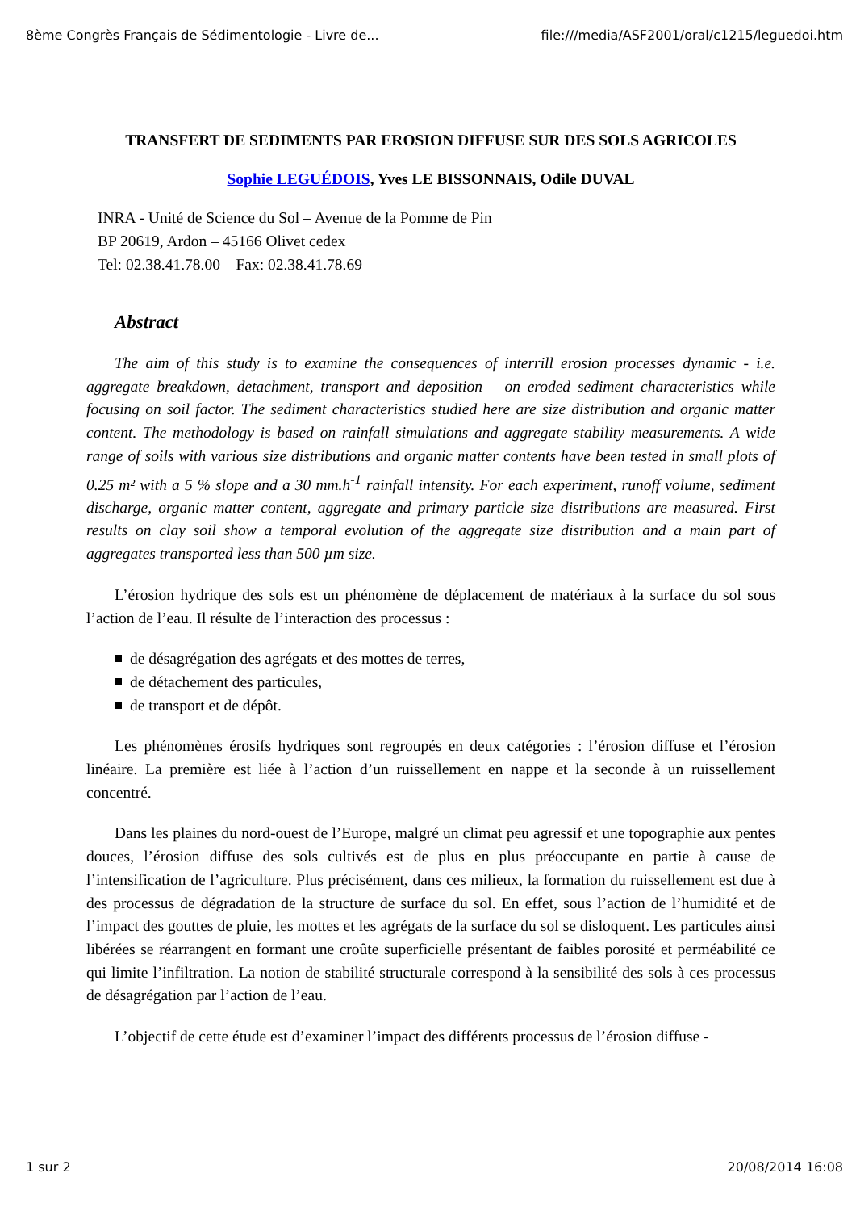8ème Congrès Français de Sédimentologie - Livre de... file:///media/ASF2001/oral/c1215/leguedoi.htm
TRANSFERT DE SEDIMENTS PAR EROSION DIFFUSE SUR DES SOLS AGRICOLES
Sophie LEGUÉDOIS, Yves LE BISSONNAIS, Odile DUVAL
INRA - Unité de Science du Sol – Avenue de la Pomme de Pin
BP 20619, Ardon – 45166 Olivet cedex
Tel: 02.38.41.78.00 – Fax: 02.38.41.78.69
Abstract
The aim of this study is to examine the consequences of interrill erosion processes dynamic - i.e. aggregate breakdown, detachment, transport and deposition – on eroded sediment characteristics while focusing on soil factor. The sediment characteristics studied here are size distribution and organic matter content. The methodology is based on rainfall simulations and aggregate stability measurements. A wide range of soils with various size distributions and organic matter contents have been tested in small plots of 0.25 m² with a 5 % slope and a 30 mm.h<sup>-1</sup> rainfall intensity. For each experiment, runoff volume, sediment discharge, organic matter content, aggregate and primary particle size distributions are measured. First results on clay soil show a temporal evolution of the aggregate size distribution and a main part of aggregates transported less than 500 µm size.
L’érosion hydrique des sols est un phénomène de déplacement de matériaux à la surface du sol sous l’action de l’eau. Il résulte de l’interaction des processus :
de désagrégation des agrégats et des mottes de terres,
de détachement des particules,
de transport et de dépôt.
Les phénomènes érosifs hydriques sont regroupés en deux catégories : l’érosion diffuse et l’érosion linéaire. La première est liée à l’action d’un ruissellement en nappe et la seconde à un ruissellement concentré.
Dans les plaines du nord-ouest de l’Europe, malgré un climat peu agressif et une topographie aux pentes douces, l’érosion diffuse des sols cultivés est de plus en plus préoccupante en partie à cause de l’intensification de l’agriculture. Plus précisément, dans ces milieux, la formation du ruissellement est due à des processus de dégradation de la structure de surface du sol. En effet, sous l’action de l’humidité et de l’impact des gouttes de pluie, les mottes et les agrégats de la surface du sol se disloquent. Les particules ainsi libérées se réarrangent en formant une croûte superficielle présentant de faibles porosité et perméabilité ce qui limite l’infiltration. La notion de stabilité structurale correspond à la sensibilité des sols à ces processus de désagrégation par l’action de l’eau.
L’objectif de cette étude est d’examiner l’impact des différents processus de l’érosion diffuse -
1 sur 2 20/08/2014 16:08